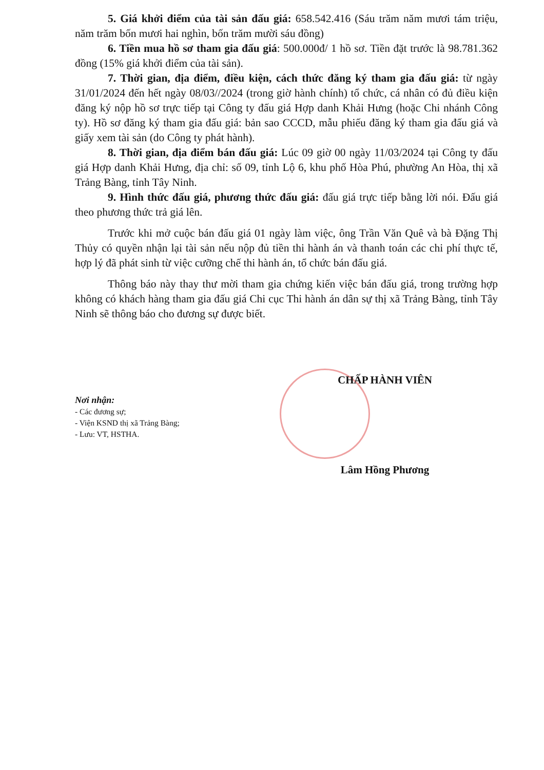5. Giá khởi điểm của tài sản đấu giá: 658.542.416 (Sáu trăm năm mươi tám triệu, năm trăm bốn mươi hai nghìn, bốn trăm mười sáu đồng)
6. Tiền mua hồ sơ tham gia đấu giá: 500.000đ/ 1 hồ sơ. Tiền đặt trước là 98.781.362 đồng (15% giá khởi điểm của tài sản).
7. Thời gian, địa điểm, điều kiện, cách thức đăng ký tham gia đấu giá: từ ngày 31/01/2024 đến hết ngày 08/03//2024 (trong giờ hành chính) tổ chức, cá nhân có đủ điều kiện đăng ký nộp hồ sơ trực tiếp tại Công ty đấu giá Hợp danh Khải Hưng (hoặc Chi nhánh Công ty). Hồ sơ đăng ký tham gia đấu giá: bản sao CCCD, mẫu phiếu đăng ký tham gia đấu giá và giấy xem tài sản (do Công ty phát hành).
8. Thời gian, địa điểm bán đấu giá: Lúc 09 giờ 00 ngày 11/03/2024 tại Công ty đấu giá Hợp danh Khải Hưng, địa chỉ: số 09, tỉnh Lộ 6, khu phố Hòa Phú, phường An Hòa, thị xã Trảng Bàng, tỉnh Tây Ninh.
9. Hình thức đấu giá, phương thức đấu giá: đấu giá trực tiếp bằng lời nói. Đấu giá theo phương thức trả giá lên.
Trước khi mở cuộc bán đấu giá 01 ngày làm việc, ông Trần Văn Quê và bà Đặng Thị Thủy có quyền nhận lại tài sản nếu nộp đủ tiền thi hành án và thanh toán các chi phí thực tế, hợp lý đã phát sinh từ việc cưỡng chế thi hành án, tổ chức bán đấu giá.
Thông báo này thay thư mời tham gia chứng kiến việc bán đấu giá, trong trường hợp không có khách hàng tham gia đấu giá Chi cục Thi hành án dân sự thị xã Trảng Bàng, tỉnh Tây Ninh sẽ thông báo cho đương sự được biết.
Nơi nhận:
- Các đương sự;
- Viện KSND thị xã Trảng Bàng;
- Lưu: VT, HSTHA.
CHẤP HÀNH VIÊN
Lâm Hồng Phương